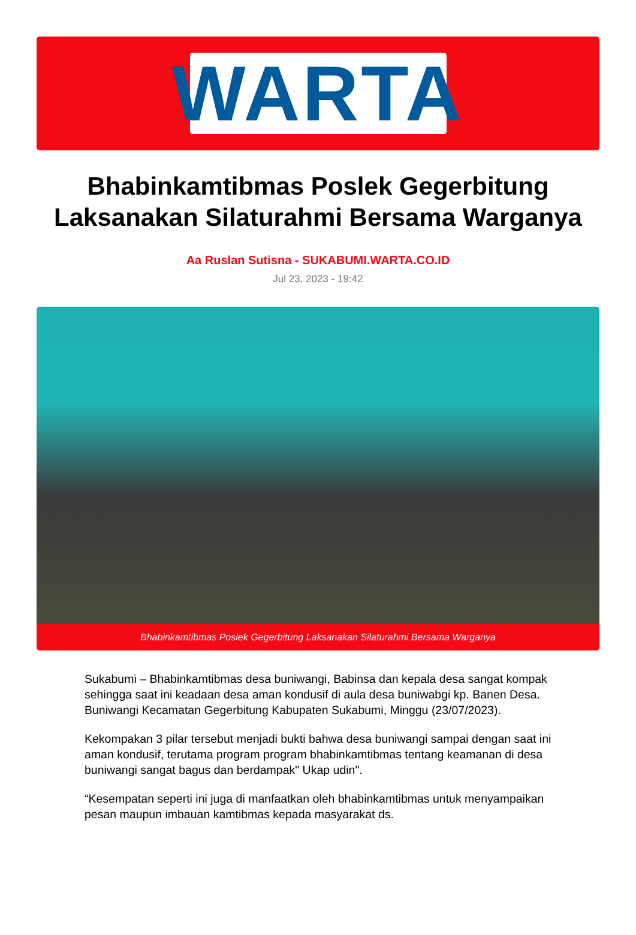WARTA
Bhabinkamtibmas Poslek Gegerbitung Laksanakan Silaturahmi Bersama Warganya
Aa Ruslan Sutisna - SUKABUMI.WARTA.CO.ID
Jul 23, 2023 - 19:42
Bhabinkamtibmas Poslek Gegerbitung Laksanakan Silaturahmi Bersama Warganya
Sukabumi – Bhabinkamtibmas desa buniwangi, Babinsa dan kepala desa sangat kompak sehingga saat ini keadaan desa aman kondusif di aula desa buniwabgi kp. Banen Desa. Buniwangi Kecamatan Gegerbitung Kabupaten Sukabumi, Minggu (23/07/2023).
Kekompakan 3 pilar tersebut menjadi bukti bahwa desa buniwangi sampai dengan saat ini aman kondusif, terutama program program bhabinkamtibmas tentang keamanan di desa buniwangi sangat bagus dan berdampak" Ukap udin".
“Kesempatan seperti ini juga di manfaatkan oleh bhabinkamtibmas untuk menyampaikan pesan maupun imbauan kamtibmas kepada masyarakat ds.